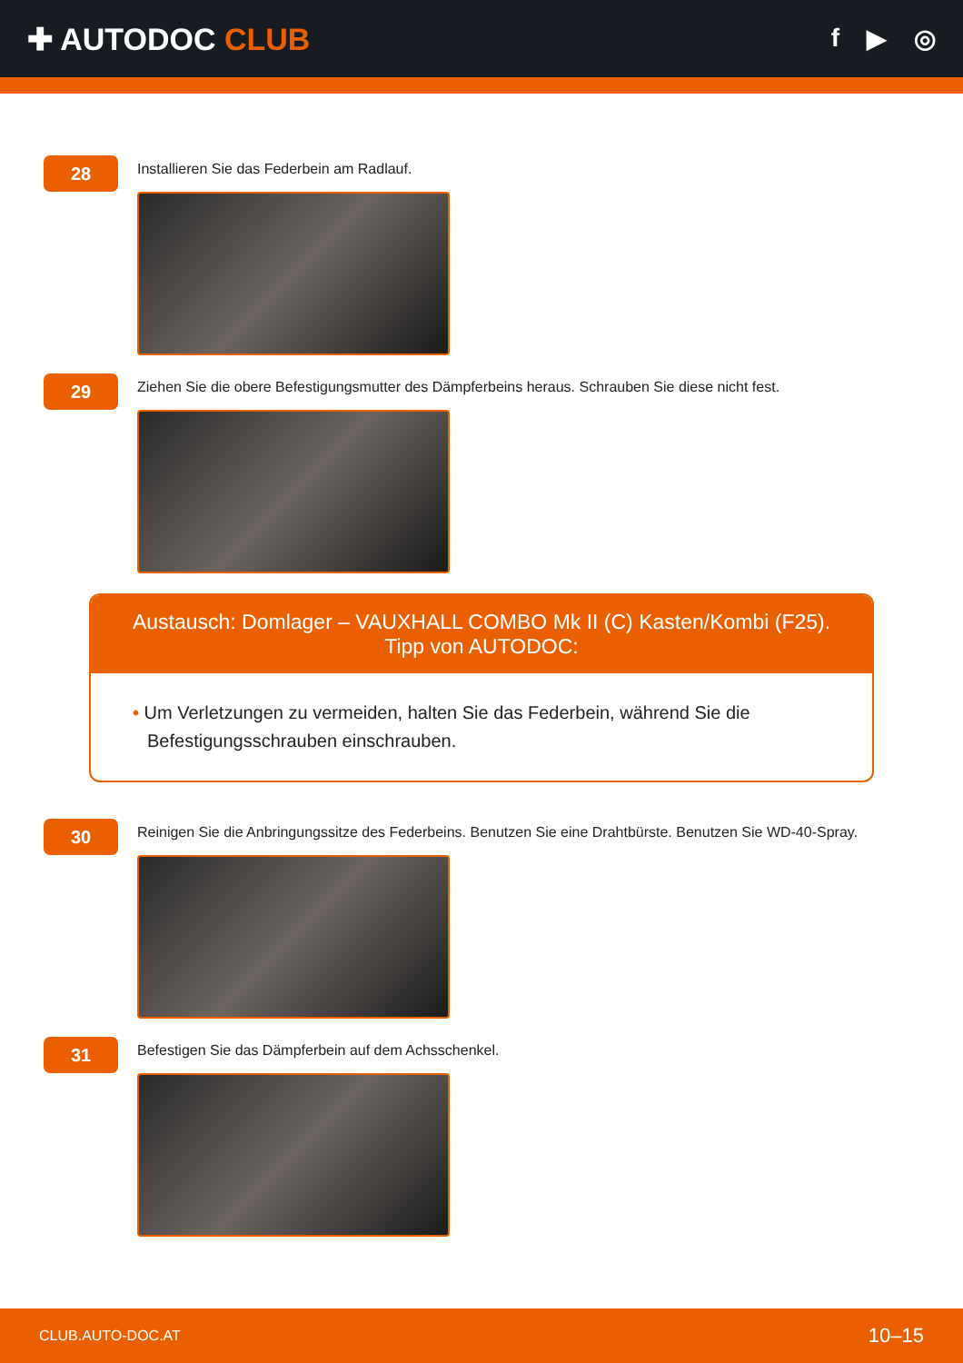✚ AUTODOC CLUB
f ▶ ◎
28
Installieren Sie das Federbein am Radlauf.
29
Ziehen Sie die obere Befestigungsmutter des Dämpferbeins heraus. Schrauben Sie diese nicht fest.
Austausch: Domlager – VAUXHALL COMBO Mk II (C) Kasten/Kombi (F25).
Tipp von AUTODOC:
• Um Verletzungen zu vermeiden, halten Sie das Federbein, während Sie die Befestigungsschrauben einschrauben.
30
Reinigen Sie die Anbringungssitze des Federbeins. Benutzen Sie eine Drahtbürste. Benutzen Sie WD-40-Spray.
31
Befestigen Sie das Dämpferbein auf dem Achsschenkel.
CLUB.AUTO-DOC.AT 10–15